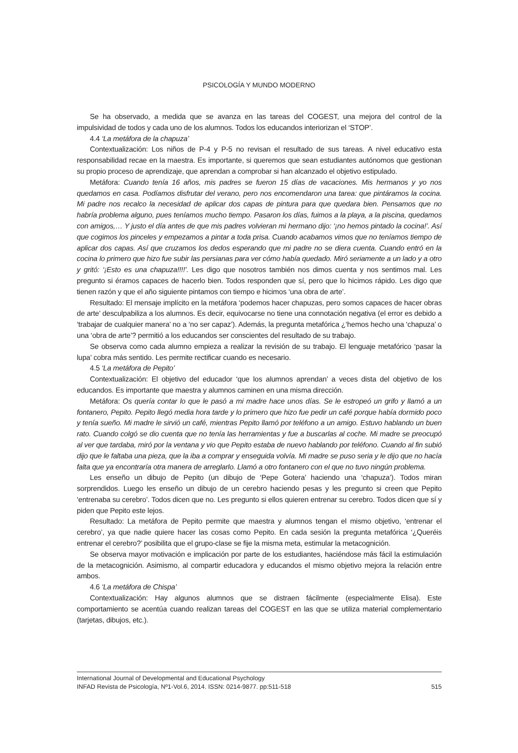PSICOLOGÍA Y MUNDO MODERNO
Se ha observado, a medida que se avanza en las tareas del COGEST, una mejora del control de la impulsividad de todos y cada uno de los alumnos. Todos los educandos interiorizan el ‘STOP’.
4.4 ‘La metáfora de la chapuza’
Contextualización: Los niños de P-4 y P-5 no revisan el resultado de sus tareas. A nivel educativo esta responsabilidad recae en la maestra. Es importante, si queremos que sean estudiantes autónomos que gestionan su propio proceso de aprendizaje, que aprendan a comprobar si han alcanzado el objetivo estipulado.
Metáfora: Cuando tenía 16 años, mis padres se fueron 15 días de vacaciones. Mis hermanos y yo nos quedamos en casa. Podíamos disfrutar del verano, pero nos encomendaron una tarea: que pintáramos la cocina. Mi padre nos recalco la necesidad de aplicar dos capas de pintura para que quedara bien. Pensamos que no habría problema alguno, pues teníamos mucho tiempo. Pasaron los días, fuimos a la playa, a la piscina, quedamos con amigos,… Y justo el día antes de que mis padres volvieran mi hermano dijo: ‘¡no hemos pintado la cocina!’. Así que cogimos los pinceles y empezamos a pintar a toda prisa. Cuando acabamos vimos que no teníamos tiempo de aplicar dos capas. Así que cruzamos los dedos esperando que mi padre no se diera cuenta. Cuando entró en la cocina lo primero que hizo fue subir las persianas para ver cómo había quedado. Miró seriamente a un lado y a otro y gritó: ‘¡Esto es una chapuza!!!!’. Les digo que nosotros también nos dimos cuenta y nos sentimos mal. Les pregunto si éramos capaces de hacerlo bien. Todos responden que sí, pero que lo hicimos rápido. Les digo que tienen razón y que el año siguiente pintamos con tiempo e hicimos ‘una obra de arte’.
Resultado: El mensaje implícito en la metáfora ‘podemos hacer chapuzas, pero somos capaces de hacer obras de arte’ desculpabiliza a los alumnos. Es decir, equivocarse no tiene una connotación negativa (el error es debido a ‘trabajar de cualquier manera’ no a ‘no ser capaz’). Además, la pregunta metafórica ¿‘hemos hecho una ‘chapuza’ o una ‘obra de arte’? permitió a los educandos ser conscientes del resultado de su trabajo.
Se observa como cada alumno empieza a realizar la revisión de su trabajo. El lenguaje metafórico ‘pasar la lupa’ cobra más sentido. Les permite rectificar cuando es necesario.
4.5 ‘La metáfora de Pepito’
Contextualización: El objetivo del educador ‘que los alumnos aprendan’ a veces dista del objetivo de los educandos. Es importante que maestra y alumnos caminen en una misma dirección.
Metáfora: Os quería contar lo que le pasó a mi madre hace unos días. Se le estropeó un grifo y llamó a un fontanero, Pepito. Pepito llegó media hora tarde y lo primero que hizo fue pedir un café porque había dormido poco y tenía sueño. Mi madre le sirvió un café, mientras Pepito llamó por teléfono a un amigo. Estuvo hablando un buen rato. Cuando colgó se dio cuenta que no tenía las herramientas y fue a buscarlas al coche. Mi madre se preocupó al ver que tardaba, miró por la ventana y vio que Pepito estaba de nuevo hablando por teléfono. Cuando al fin subió dijo que le faltaba una pieza, que la iba a comprar y enseguida volvía. Mi madre se puso seria y le dijo que no hacía falta que ya encontraría otra manera de arreglarlo. Llamó a otro fontanero con el que no tuvo ningún problema.
Les enseño un dibujo de Pepito (un dibujo de ‘Pepe Gotera’ haciendo una ‘chapuza’). Todos miran sorprendidos. Luego les enseño un dibujo de un cerebro haciendo pesas y les pregunto si creen que Pepito ‘entrenaba su cerebro’. Todos dicen que no. Les pregunto si ellos quieren entrenar su cerebro. Todos dicen que sí y piden que Pepito este lejos.
Resultado: La metáfora de Pepito permite que maestra y alumnos tengan el mismo objetivo, ‘entrenar el cerebro’, ya que nadie quiere hacer las cosas como Pepito. En cada sesión la pregunta metafórica ‘¿Queréis entrenar el cerebro?’ posibilita que el grupo-clase se fije la misma meta, estimular la metacognición.
Se observa mayor motivación e implicación por parte de los estudiantes, haciéndose más fácil la estimulación de la metacognición. Asimismo, al compartir educadora y educandos el mismo objetivo mejora la relación entre ambos.
4.6 ‘La metáfora de Chispa’
Contextualización: Hay algunos alumnos que se distraen fácilmente (especialmente Elisa). Este comportamiento se acentúa cuando realizan tareas del COGEST en las que se utiliza material complementario (tarjetas, dibujos, etc.).
International Journal of Developmental and Educational Psychology
INFAD Revista de Psicología, Nº1-Vol.6, 2014. ISSN: 0214-9877. pp:511-518 515